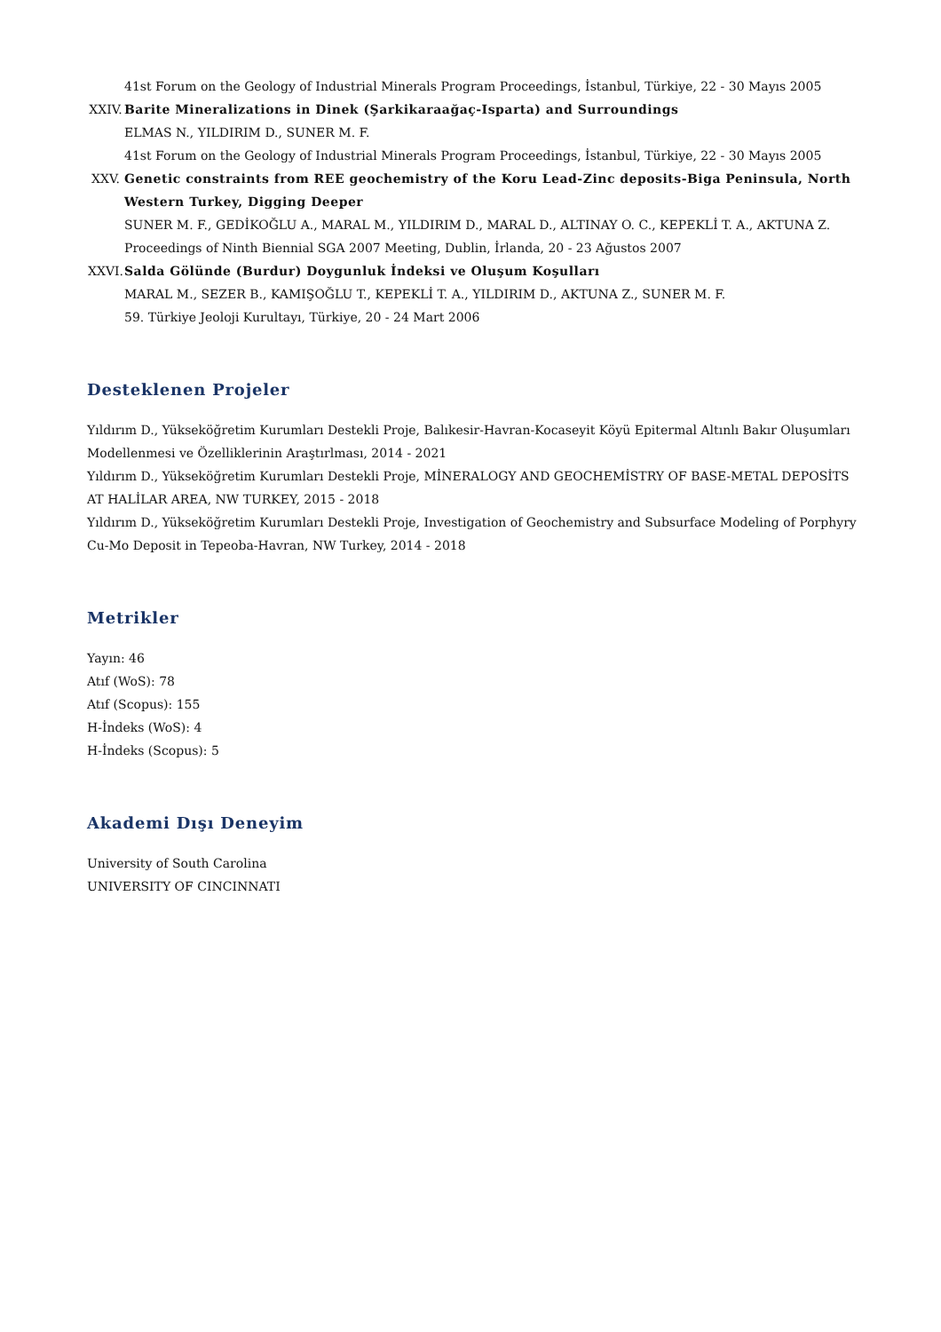41st Forum on the Geology of Industrial Minerals Program Proceedings, İstanbul, Türkiye, 22 - 30 Mayıs 2005
XXIV. Barite Mineralizations in Dinek (Şarkikaraağaç-Isparta) and Surroundings
ELMAS N., YILDIRIM D., SUNER M. F.
41st Forum on the Geology of Industrial Minerals Program Proceedings, İstanbul, Türkiye, 22 - 30 Mayıs 2005
XXV. Genetic constraints from REE geochemistry of the Koru Lead-Zinc deposits-Biga Peninsula, North Western Turkey, Digging Deeper
SUNER M. F., GEDİKOĞLU A., MARAL M., YILDIRIM D., MARAL D., ALTINAY O. C., KEPEKLİ T. A., AKTUNA Z.
Proceedings of Ninth Biennial SGA 2007 Meeting, Dublin, İrlanda, 20 - 23 Ağustos 2007
XXVI. Salda Gölünde (Burdur) Doygunluk İndeksi ve Oluşum Koşulları
MARAL M., SEZER B., KAMIŞOĞLU T., KEPEKLİ T. A., YILDIRIM D., AKTUNA Z., SUNER M. F.
59. Türkiye Jeoloji Kurultayı, Türkiye, 20 - 24 Mart 2006
Desteklenen Projeler
Yıldırım D., Yükseköğretim Kurumları Destekli Proje, Balıkesir-Havran-Kocaseyit Köyü Epitermal Altınlı Bakır Oluşumları Modellenmesi ve Özelliklerinin Araştırlması, 2014 - 2021
Yıldırım D., Yükseköğretim Kurumları Destekli Proje, MİNERALOGY AND GEOCHEMİSTRY OF BASE-METAL DEPOSİTS AT HALİLAR AREA, NW TURKEY, 2015 - 2018
Yıldırım D., Yükseköğretim Kurumları Destekli Proje, Investigation of Geochemistry and Subsurface Modeling of Porphyry Cu-Mo Deposit in Tepeoba-Havran, NW Turkey, 2014 - 2018
Metrikler
Yayın: 46
Atıf (WoS): 78
Atıf (Scopus): 155
H-İndeks (WoS): 4
H-İndeks (Scopus): 5
Akademi Dışı Deneyim
University of South Carolina
UNIVERSITY OF CINCINNATI